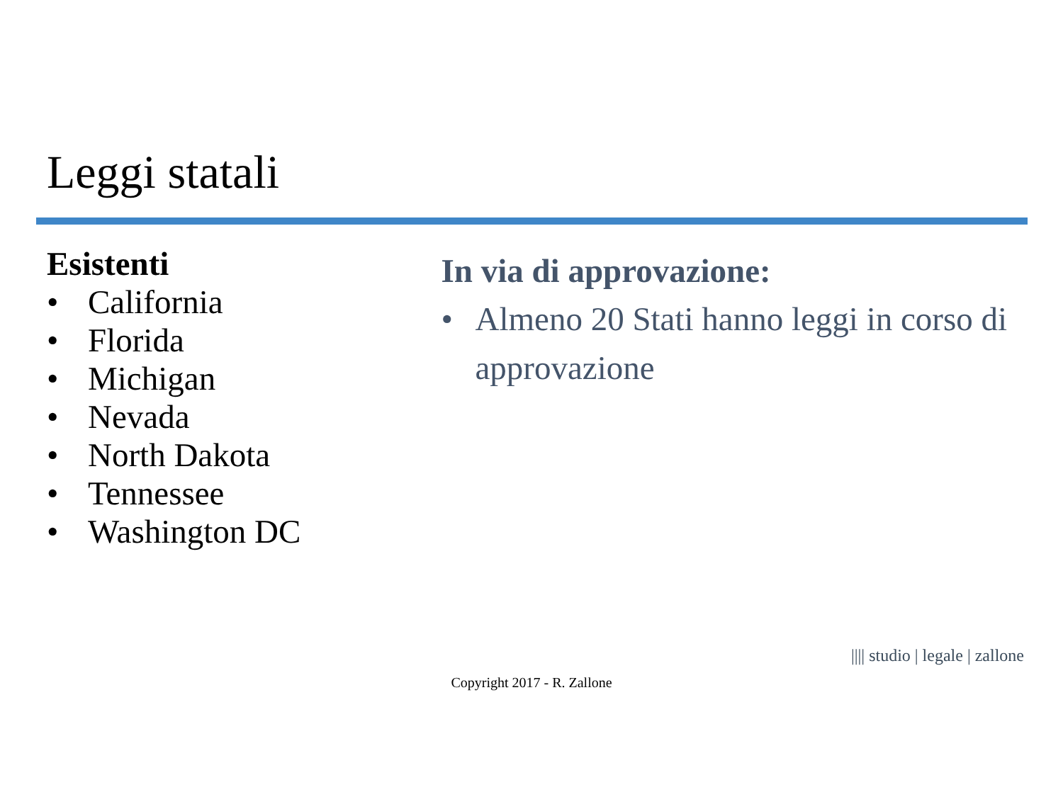Leggi statali
Esistenti
• California
• Florida
• Michigan
• Nevada
• North Dakota
• Tennessee
• Washington DC
In via di approvazione:
• Almeno 20 Stati hanno leggi in corso di approvazione
|||| studio | legale | zallone
Copyright 2017 - R. Zallone